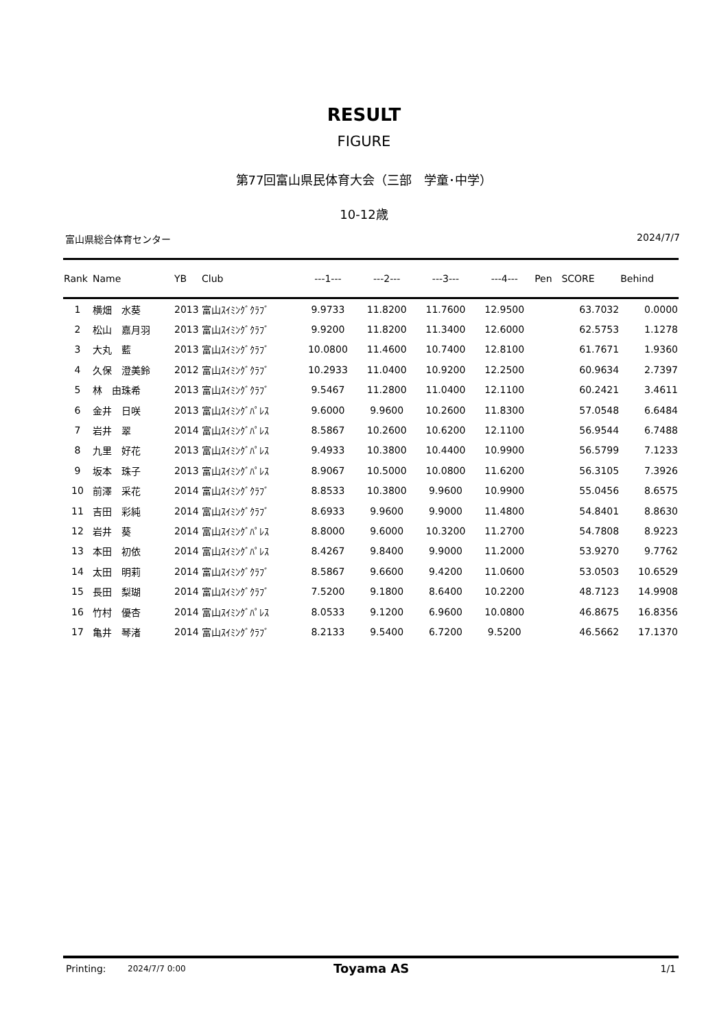RESULT
FIGURE
第77回富山県民体育大会（三部　学童･中学）
10-12歳
富山県総合体育センター 2024/7/7
| Rank | Name | YB | Club | ---1--- | ---2--- | ---3--- | ---4--- | Pen | SCORE | Behind |
| --- | --- | --- | --- | --- | --- | --- | --- | --- | --- | --- |
| 1 | 横畑 水葵 | 2013 | 富山ｽｲﾐﾝｸﾞｸﾗﾌﾞ | 9.9733 | 11.8200 | 11.7600 | 12.9500 | | 63.7032 | 0.0000 |
| 2 | 松山 嘉月羽 | 2013 | 富山ｽｲﾐﾝｸﾞｸﾗﾌﾞ | 9.9200 | 11.8200 | 11.3400 | 12.6000 | | 62.5753 | 1.1278 |
| 3 | 大丸 藍 | 2013 | 富山ｽｲﾐﾝｸﾞｸﾗﾌﾞ | 10.0800 | 11.4600 | 10.7400 | 12.8100 | | 61.7671 | 1.9360 |
| 4 | 久保 澄美鈴 | 2012 | 富山ｽｲﾐﾝｸﾞｸﾗﾌﾞ | 10.2933 | 11.0400 | 10.9200 | 12.2500 | | 60.9634 | 2.7397 |
| 5 | 林 由珠希 | 2013 | 富山ｽｲﾐﾝｸﾞｸﾗﾌﾞ | 9.5467 | 11.2800 | 11.0400 | 12.1100 | | 60.2421 | 3.4611 |
| 6 | 金井 日咲 | 2013 | 富山ｽｲﾐﾝｸﾞﾊﾟﾚｽ | 9.6000 | 9.9600 | 10.2600 | 11.8300 | | 57.0548 | 6.6484 |
| 7 | 岩井 翠 | 2014 | 富山ｽｲﾐﾝｸﾞﾊﾟﾚｽ | 8.5867 | 10.2600 | 10.6200 | 12.1100 | | 56.9544 | 6.7488 |
| 8 | 九里 好花 | 2013 | 富山ｽｲﾐﾝｸﾞﾊﾟﾚｽ | 9.4933 | 10.3800 | 10.4400 | 10.9900 | | 56.5799 | 7.1233 |
| 9 | 坂本 珠子 | 2013 | 富山ｽｲﾐﾝｸﾞﾊﾟﾚｽ | 8.9067 | 10.5000 | 10.0800 | 11.6200 | | 56.3105 | 7.3926 |
| 10 | 前澤 采花 | 2014 | 富山ｽｲﾐﾝｸﾞｸﾗﾌﾞ | 8.8533 | 10.3800 | 9.9600 | 10.9900 | | 55.0456 | 8.6575 |
| 11 | 吉田 彩純 | 2014 | 富山ｽｲﾐﾝｸﾞｸﾗﾌﾞ | 8.6933 | 9.9600 | 9.9000 | 11.4800 | | 54.8401 | 8.8630 |
| 12 | 岩井 葵 | 2014 | 富山ｽｲﾐﾝｸﾞﾊﾟﾚｽ | 8.8000 | 9.6000 | 10.3200 | 11.2700 | | 54.7808 | 8.9223 |
| 13 | 本田 初依 | 2014 | 富山ｽｲﾐﾝｸﾞﾊﾟﾚｽ | 8.4267 | 9.8400 | 9.9000 | 11.2000 | | 53.9270 | 9.7762 |
| 14 | 太田 明莉 | 2014 | 富山ｽｲﾐﾝｸﾞｸﾗﾌﾞ | 8.5867 | 9.6600 | 9.4200 | 11.0600 | | 53.0503 | 10.6529 |
| 15 | 長田 梨瑚 | 2014 | 富山ｽｲﾐﾝｸﾞｸﾗﾌﾞ | 7.5200 | 9.1800 | 8.6400 | 10.2200 | | 48.7123 | 14.9908 |
| 16 | 竹村 優杏 | 2014 | 富山ｽｲﾐﾝｸﾞﾊﾟﾚｽ | 8.0533 | 9.1200 | 6.9600 | 10.0800 | | 46.8675 | 16.8356 |
| 17 | 亀井 琴渚 | 2014 | 富山ｽｲﾐﾝｸﾞｸﾗﾌﾞ | 8.2133 | 9.5400 | 6.7200 | 9.5200 | | 46.5662 | 17.1370 |
Printing: 2024/7/7 0:00 Toyama AS 1/1